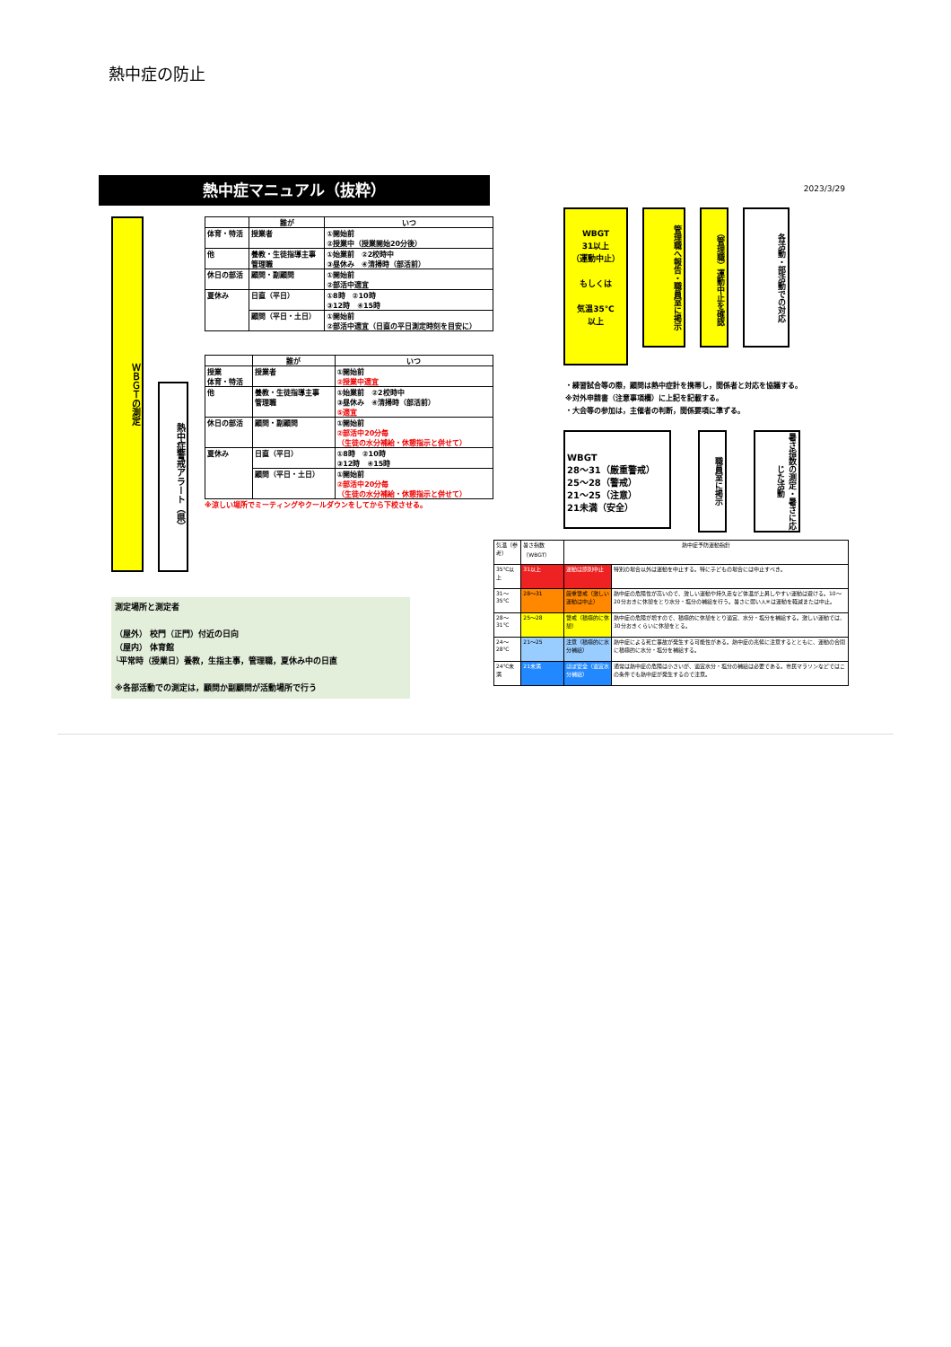熱中症の防止
熱中症マニュアル（抜粋）
ＷＢＧＴの測定
熱中症警戒アラート（県）
| | 誰が | いつ |
| --- | --- | --- |
| 体育・特活 | 授業者 | ①開始前 ②授業中（授業開始20分後） |
| 他 | 養教・生徒指導主事 管理職 | ①始業前 ②2校時中 ③昼休み ④清掃時（部活前） |
| 休日の部活 | 顧問・副顧問 | ①開始前 ②部活中適宜 |
| 夏休み | 日直（平日） | ①8時 ②10時 ③12時 ④15時 |
| | 顧問（平日・土日） | ①開始前 ②部活中適宜（日直の平日測定時刻を目安に） |
| | 誰が | いつ |
| --- | --- | --- |
| 授業 体育・特活 | 授業者 | ①開始前 ②授業中適宜 |
| 他 | 養教・生徒指導主事 管理職 | ①始業前 ②2校時中 ③昼休み ④清掃時（部活前） ⑤適宜 |
| 休日の部活 | 顧問・副顧問 | ①開始前 ②部活中20分毎 （生徒の水分補給・休憩指示と併せて） |
| 夏休み | 日直（平日） | ①8時 ②10時 ③12時 ④15時 |
| | 顧問（平日・土日） | ①開始前 ②部活中20分毎 （生徒の水分補給・休憩指示と併せて） |
※涼しい場所でミーティングやクールダウンをしてから下校させる。
測定場所と測定者
（屋外） 校門（正門）付近の日向
（屋内） 体育館
└平常時（授業日）養教，生指主事，管理職，夏休み中の日直
※各部活動での測定は，顧問か副顧問が活動場所で行う
2023/3/29
WBGT
31以上
（運動中止）
もしくは
気温35℃
以上
管理職へ報告・職員室に掲示
（管理職）運動中止を確認
各活動・部活動での対応
・練習試合等の際，顧問は熱中症計を携帯し，関係者と対応を協議する。
※対外申請書（注意事項欄）に上記を記載する。
・大会等の参加は，主催者の判断，関係要項に準ずる。
WBGT
28～31（厳重警戒）
25～28（警戒）
21～25（注意）
21未満（安全）
職員室に掲示
暑さ指数の測定・暑さに応じた活動
| 気温（参考） | 暑さ指数（WBGT） | 熱中症予防運動指針 | |
| 35℃以上 | 31以上 | 運動は原則中止 | 特別の場合以外は運動を中止する。特に子どもの場合には中止すべき。 |
| 31～35℃ | 28～31 | 厳重警戒（激しい運動は中止） | 熱中症の危険性が高いので、激しい運動や持久走など体温が上昇しやすい運動は避ける。10～20分おきに休憩をとり水分・塩分の補給を行う。暑さに弱い人※は運動を軽減または中止。 |
| 28～31℃ | 25～28 | 警戒（積極的に休憩） | 熱中症の危険が増すので、積極的に休憩をとり適宜、水分・塩分を補給する。激しい運動では、30分おきくらいに休憩をとる。 |
| 24～28℃ | 21～25 | 注意（積極的に水分補給） | 熱中症による死亡事故が発生する可能性がある。熱中症の兆候に注意するとともに、運動の合間に積極的に水分・塩分を補給する。 |
| 24℃未満 | 21未満 | ほぼ安全（適宜水分補給） | 通常は熱中症の危険は小さいが、適宜水分・塩分の補給は必要である。市民マラソンなどではこの条件でも熱中症が発生するので注意。 |